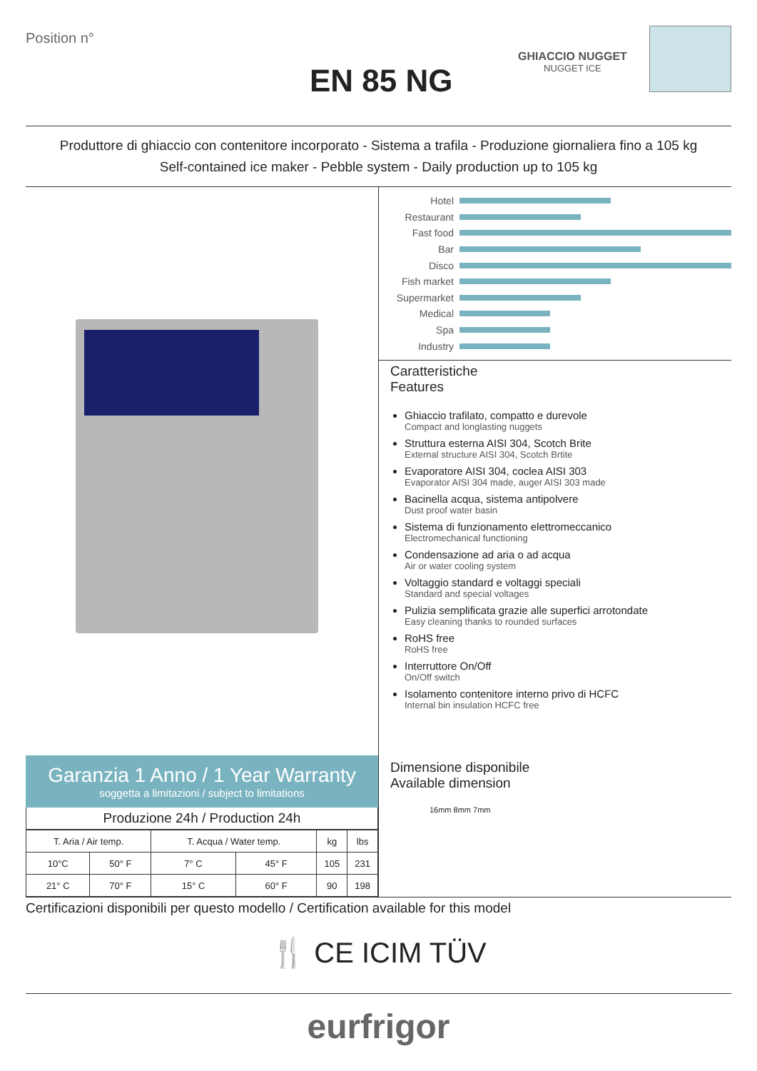Position n°
EN 85 NG
GHIACCIO NUGGET
NUGGET ICE
Produttore di ghiaccio con contenitore incorporato - Sistema a trafila - Produzione giornaliera fino a 105 kg
Self-contained ice maker - Pebble system - Daily production up to 105 kg
Hotel
Restaurant
Fast food
Bar
Disco
Fish market
Supermarket
Medical
Spa
Industry
Caratteristiche
Features
Ghiaccio trafilato, compatto e durevole
Compact and longlasting nuggets
Struttura esterna AISI 304, Scotch Brite
External structure AISI 304, Scotch Brtite
Evaporatore AISI 304, coclea AISI 303
Evaporator AISI 304 made, auger AISI 303 made
Bacinella acqua, sistema antipolvere
Dust proof water basin
Sistema di funzionamento elettromeccanico
Electromechanical functioning
Condensazione ad aria o ad acqua
Air or water cooling system
Voltaggio standard e voltaggi speciali
Standard and special voltages
Pulizia semplificata grazie alle superfici arrotondate
Easy cleaning thanks to rounded surfaces
RoHS free
RoHS free
Interruttore On/Off
On/Off switch
Isolamento contenitore interno privo di HCFC
Internal bin insulation HCFC free
Garanzia 1 Anno / 1 Year Warranty
soggetta a limitazioni / subject to limitations
Produzione 24h / Production 24h
| T. Aria / Air temp. | | T. Acqua / Water temp. | | kg | lbs |
| --- | --- | --- | --- | --- | --- |
| 10°C | 50° F | 7° C | 45° F | 105 | 231 |
| 21° C | 70° F | 15° C | 60° F | 90 | 198 |
Dimensione disponibile
Available dimension
16mm 8mm 7mm
Certificazioni disponibili per questo modello / Certification available for this model
🍴 CE ICIM TÜV
eurfrigor